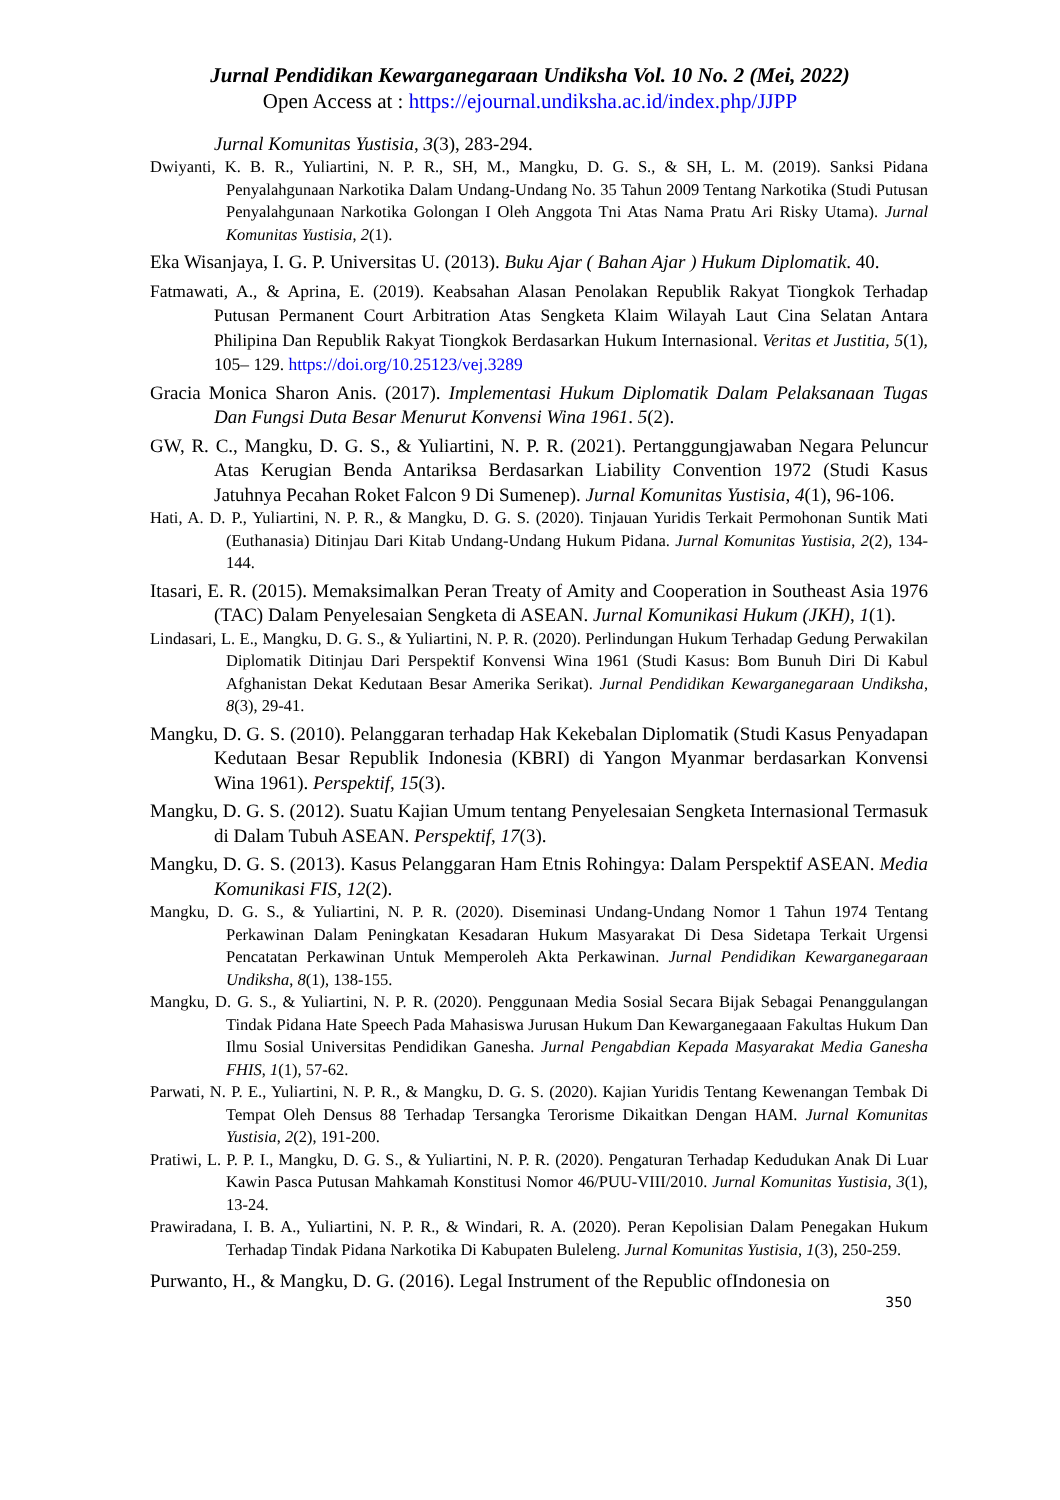Jurnal Pendidikan Kewarganegaraan Undiksha Vol. 10 No. 2 (Mei, 2022)
Open Access at : https://ejournal.undiksha.ac.id/index.php/JJPP
Jurnal Komunitas Yustisia, 3(3), 283-294.
Dwiyanti, K. B. R., Yuliartini, N. P. R., SH, M., Mangku, D. G. S., & SH, L. M. (2019). Sanksi Pidana Penyalahgunaan Narkotika Dalam Undang-Undang No. 35 Tahun 2009 Tentang Narkotika (Studi Putusan Penyalahgunaan Narkotika Golongan I Oleh Anggota Tni Atas Nama Pratu Ari Risky Utama). Jurnal Komunitas Yustisia, 2(1).
Eka Wisanjaya, I. G. P. Universitas U. (2013). Buku Ajar ( Bahan Ajar ) Hukum Diplomatik. 40.
Fatmawati, A., & Aprina, E. (2019). Keabsahan Alasan Penolakan Republik Rakyat Tiongkok Terhadap Putusan Permanent Court Arbitration Atas Sengketa Klaim Wilayah Laut Cina Selatan Antara Philipina Dan Republik Rakyat Tiongkok Berdasarkan Hukum Internasional. Veritas et Justitia, 5(1), 105– 129. https://doi.org/10.25123/vej.3289
Gracia Monica Sharon Anis. (2017). Implementasi Hukum Diplomatik Dalam Pelaksanaan Tugas Dan Fungsi Duta Besar Menurut Konvensi Wina 1961. 5(2).
GW, R. C., Mangku, D. G. S., & Yuliartini, N. P. R. (2021). Pertanggungjawaban Negara Peluncur Atas Kerugian Benda Antariksa Berdasarkan Liability Convention 1972 (Studi Kasus Jatuhnya Pecahan Roket Falcon 9 Di Sumenep). Jurnal Komunitas Yustisia, 4(1), 96-106.
Hati, A. D. P., Yuliartini, N. P. R., & Mangku, D. G. S. (2020). Tinjauan Yuridis Terkait Permohonan Suntik Mati (Euthanasia) Ditinjau Dari Kitab Undang-Undang Hukum Pidana. Jurnal Komunitas Yustisia, 2(2), 134-144.
Itasari, E. R. (2015). Memaksimalkan Peran Treaty of Amity and Cooperation in Southeast Asia 1976 (TAC) Dalam Penyelesaian Sengketa di ASEAN. Jurnal Komunikasi Hukum (JKH), 1(1).
Lindasari, L. E., Mangku, D. G. S., & Yuliartini, N. P. R. (2020). Perlindungan Hukum Terhadap Gedung Perwakilan Diplomatik Ditinjau Dari Perspektif Konvensi Wina 1961 (Studi Kasus: Bom Bunuh Diri Di Kabul Afghanistan Dekat Kedutaan Besar Amerika Serikat). Jurnal Pendidikan Kewarganegaraan Undiksha, 8(3), 29-41.
Mangku, D. G. S. (2010). Pelanggaran terhadap Hak Kekebalan Diplomatik (Studi Kasus Penyadapan Kedutaan Besar Republik Indonesia (KBRI) di Yangon Myanmar berdasarkan Konvensi Wina 1961). Perspektif, 15(3).
Mangku, D. G. S. (2012). Suatu Kajian Umum tentang Penyelesaian Sengketa Internasional Termasuk di Dalam Tubuh ASEAN. Perspektif, 17(3).
Mangku, D. G. S. (2013). Kasus Pelanggaran Ham Etnis Rohingya: Dalam Perspektif ASEAN. Media Komunikasi FIS, 12(2).
Mangku, D. G. S., & Yuliartini, N. P. R. (2020). Diseminasi Undang-Undang Nomor 1 Tahun 1974 Tentang Perkawinan Dalam Peningkatan Kesadaran Hukum Masyarakat Di Desa Sidetapa Terkait Urgensi Pencatatan Perkawinan Untuk Memperoleh Akta Perkawinan. Jurnal Pendidikan Kewarganegaraan Undiksha, 8(1), 138-155.
Mangku, D. G. S., & Yuliartini, N. P. R. (2020). Penggunaan Media Sosial Secara Bijak Sebagai Penanggulangan Tindak Pidana Hate Speech Pada Mahasiswa Jurusan Hukum Dan Kewarganegaaan Fakultas Hukum Dan Ilmu Sosial Universitas Pendidikan Ganesha. Jurnal Pengabdian Kepada Masyarakat Media Ganesha FHIS, 1(1), 57-62.
Parwati, N. P. E., Yuliartini, N. P. R., & Mangku, D. G. S. (2020). Kajian Yuridis Tentang Kewenangan Tembak Di Tempat Oleh Densus 88 Terhadap Tersangka Terorisme Dikaitkan Dengan HAM. Jurnal Komunitas Yustisia, 2(2), 191-200.
Pratiwi, L. P. P. I., Mangku, D. G. S., & Yuliartini, N. P. R. (2020). Pengaturan Terhadap Kedudukan Anak Di Luar Kawin Pasca Putusan Mahkamah Konstitusi Nomor 46/PUU-VIII/2010. Jurnal Komunitas Yustisia, 3(1), 13-24.
Prawiradana, I. B. A., Yuliartini, N. P. R., & Windari, R. A. (2020). Peran Kepolisian Dalam Penegakan Hukum Terhadap Tindak Pidana Narkotika Di Kabupaten Buleleng. Jurnal Komunitas Yustisia, 1(3), 250-259.
Purwanto, H., & Mangku, D. G. (2016). Legal Instrument of the Republic ofIndonesia on
350